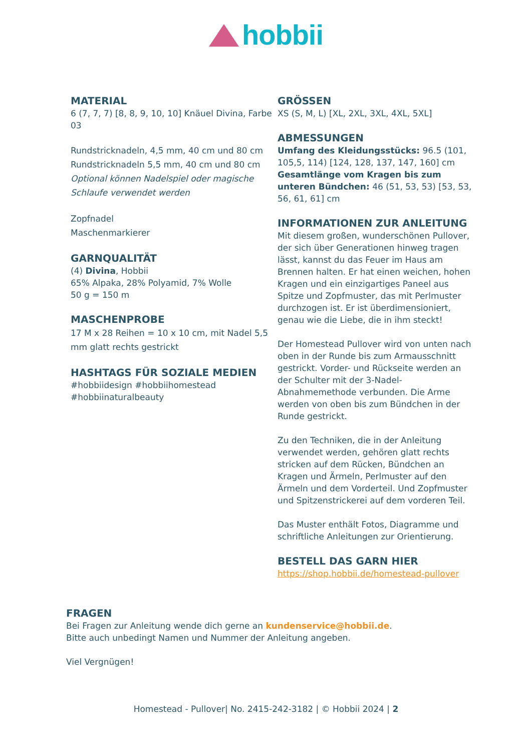hobbii
MATERIAL
6 (7, 7, 7) [8, 8, 9, 10, 10] Knäuel Divina, Farbe 03
Rundstricknadeln, 4,5 mm, 40 cm und 80 cm
Rundstricknadeln 5,5 mm, 40 cm und 80 cm
Optional können Nadelspiel oder magische Schlaufe verwendet werden
Zopfnadel
Maschenmarkierer
GARNQUALITÄT
(4) Divina, Hobbii
65% Alpaka, 28% Polyamid, 7% Wolle
50 g = 150 m
MASCHENPROBE
17 M x 28 Reihen = 10 x 10 cm, mit Nadel 5,5 mm glatt rechts gestrickt
HASHTAGS FÜR SOZIALE MEDIEN
#hobbiidesign #hobbiihomestead #hobbiinaturalbeauty
GRÖSSEN
XS (S, M, L) [XL, 2XL, 3XL, 4XL, 5XL]
ABMESSUNGEN
Umfang des Kleidungsstücks: 96.5 (101, 105,5, 114) [124, 128, 137, 147, 160] cm
Gesamtlänge vom Kragen bis zum unteren Bündchen: 46 (51, 53, 53) [53, 53, 56, 61, 61] cm
INFORMATIONEN ZUR ANLEITUNG
Mit diesem großen, wunderschönen Pullover, der sich über Generationen hinweg tragen lässt, kannst du das Feuer im Haus am Brennen halten. Er hat einen weichen, hohen Kragen und ein einzigartiges Paneel aus Spitze und Zopfmuster, das mit Perlmuster durchzogen ist. Er ist überdimensioniert, genau wie die Liebe, die in ihm steckt!
Der Homestead Pullover wird von unten nach oben in der Runde bis zum Armausschnitt gestrickt. Vorder- und Rückseite werden an der Schulter mit der 3-Nadel-Abnahmemethode verbunden. Die Arme werden von oben bis zum Bündchen in der Runde gestrickt.
Zu den Techniken, die in der Anleitung verwendet werden, gehören glatt rechts stricken auf dem Rücken, Bündchen an Kragen und Ärmeln, Perlmuster auf den Ärmeln und dem Vorderteil. Und Zopfmuster und Spitzenstrickerei auf dem vorderen Teil.
Das Muster enthält Fotos, Diagramme und schriftliche Anleitungen zur Orientierung.
BESTELL DAS GARN HIER
https://shop.hobbii.de/homestead-pullover
FRAGEN
Bei Fragen zur Anleitung wende dich gerne an kundenservice@hobbii.de.
Bitte auch unbedingt Namen und Nummer der Anleitung angeben.
Viel Vergnügen!
Homestead - Pullover| No. 2415-242-3182 | © Hobbii 2024 | 2